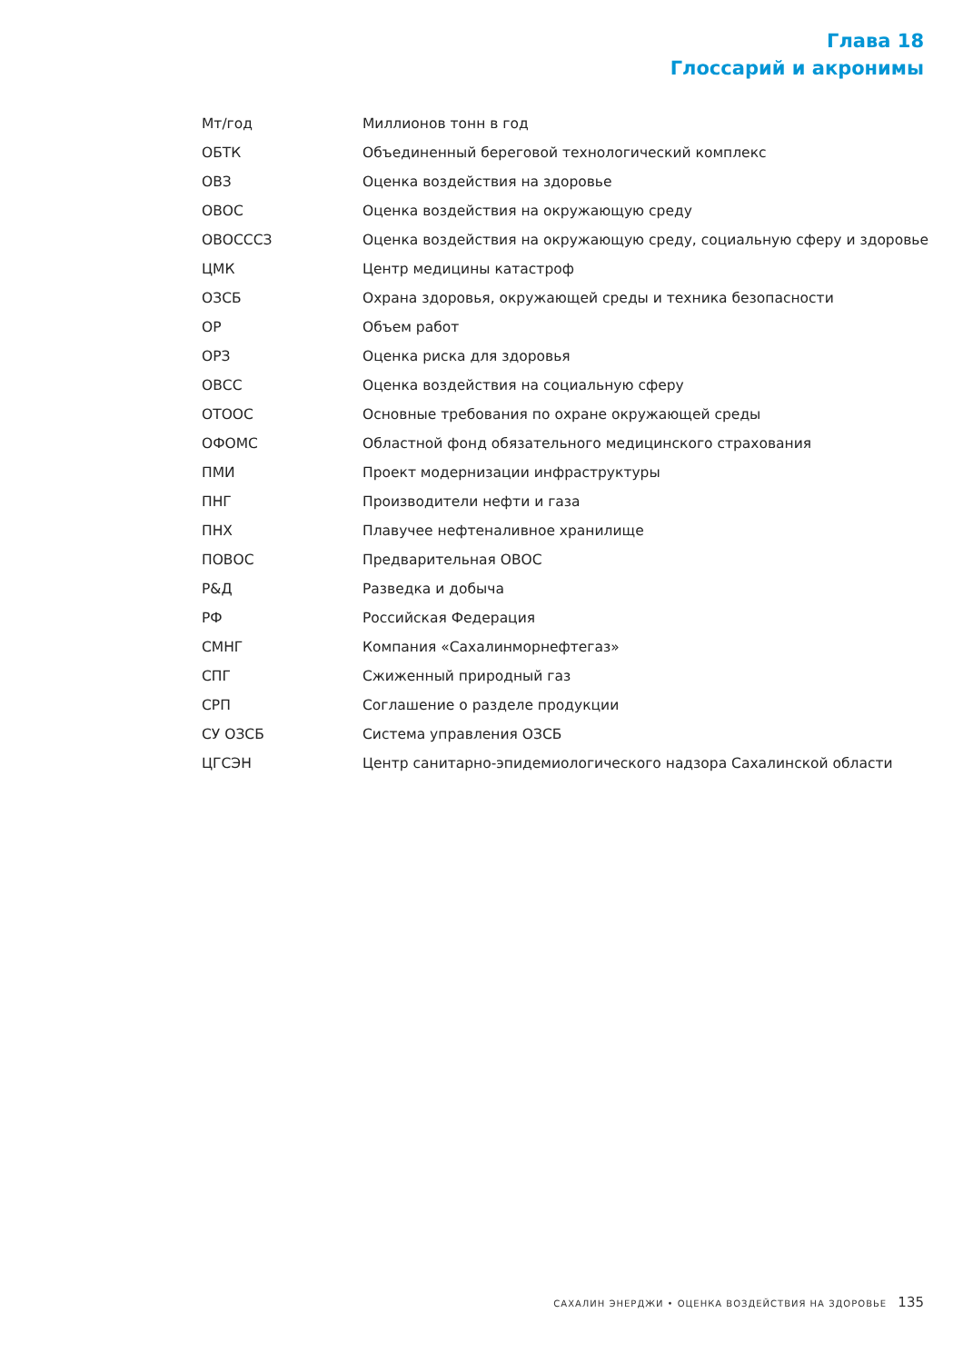Глава 18
Глоссарий и акронимы
| Мт/год | Миллионов тонн в год |
| ОБТК | Объединенный береговой технологический комплекс |
| ОВЗ | Оценка воздействия на здоровье |
| ОВОС | Оценка воздействия на окружающую среду |
| ОВОСССЗ | Оценка воздействия на окружающую среду, социальную сферу и здоровье |
| ЦМК | Центр медицины катастроф |
| ОЗСБ | Охрана здоровья, окружающей среды и техника безопасности |
| ОР | Объем работ |
| ОРЗ | Оценка риска для здоровья |
| ОВСС | Оценка воздействия на социальную сферу |
| ОТООС | Основные требования по охране окружающей среды |
| ОФОМС | Областной фонд обязательного медицинского страхования |
| ПМИ | Проект модернизации инфраструктуры |
| ПНГ | Производители нефти и газа |
| ПНХ | Плавучее нефтеналивное хранилище |
| ПОВОС | Предварительная ОВОС |
| Р&Д | Разведка и добыча |
| РФ | Российская Федерация |
| СМНГ | Компания «Сахалинморнефтегаз» |
| СПГ | Сжиженный природный газ |
| СРП | Соглашение о разделе продукции |
| СУ ОЗСБ | Система управления ОЗСБ |
| ЦГСЭН | Центр санитарно-эпидемиологического надзора Сахалинской области |
САХАЛИН ЭНЕРДЖИ • ОЦЕНКА ВОЗДЕЙСТВИЯ НА ЗДОРОВЬЕ 135